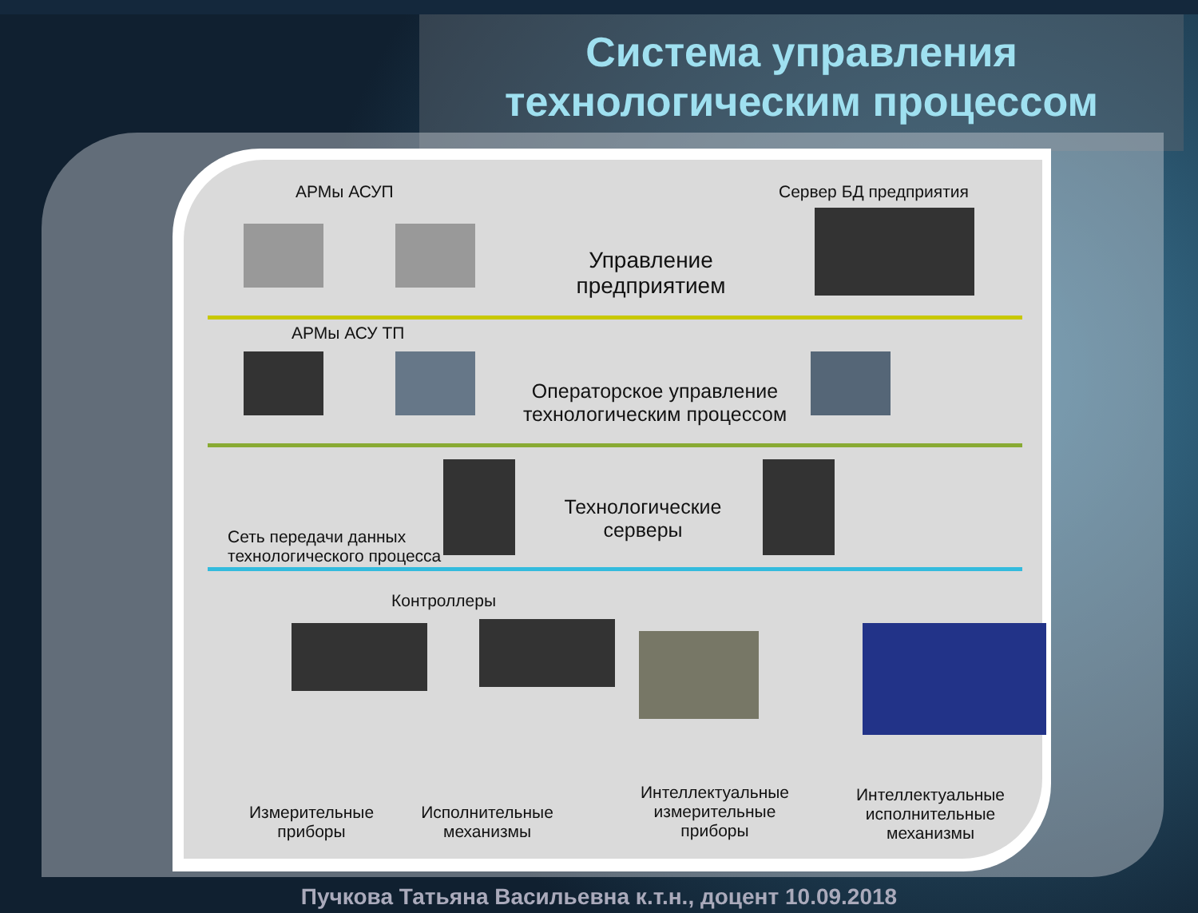Система управления
технологическим процессом
АРМы АСУП Сервер БД предприятия
Управление предприятием
АРМы АСУ ТП
Операторское управление технологическим процессом
Технологические серверы
Сеть передачи данных
технологического процесса
Контроллеры
Измерительные приборы
Исполнительные механизмы
Интеллектуальные измерительные приборы
Интеллектуальные исполнительные механизмы
Пучкова Татьяна Васильевна к.т.н., доцент 10.09.2018